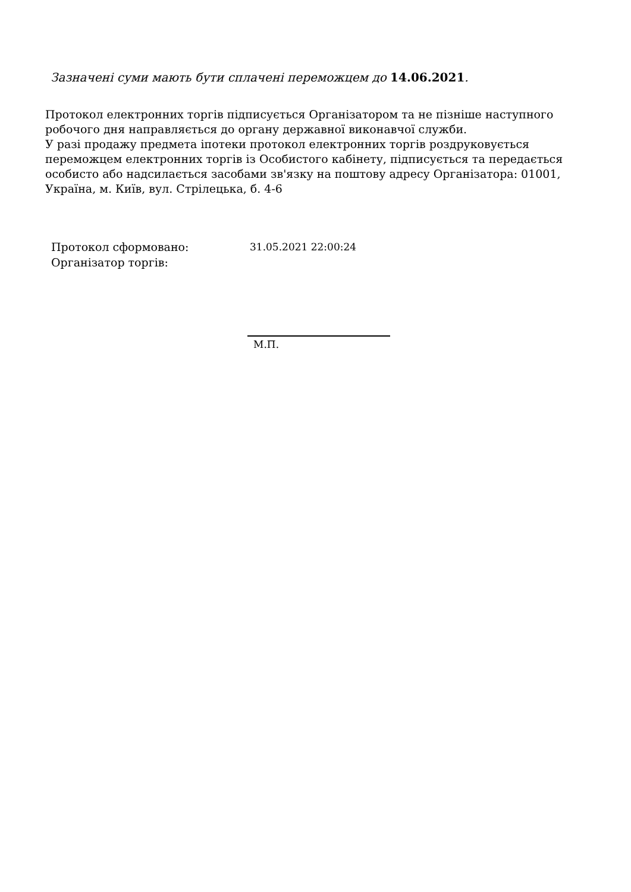Зазначені суми мають бути сплачені переможцем до 14.06.2021.
Протокол електронних торгів підписується Організатором та не пізніше наступного робочого дня направляється до органу державної виконавчої служби.
У разі продажу предмета іпотеки протокол електронних торгів роздруковується переможцем електронних торгів із Особистого кабінету, підписується та передається особисто або надсилається засобами зв'язку на поштову адресу Організатора: 01001, Україна, м. Київ, вул. Стрілецька, б. 4-6
| Протокол сформовано: | 31.05.2021 22:00:24 |
| Організатор торгів: | |
М.П.